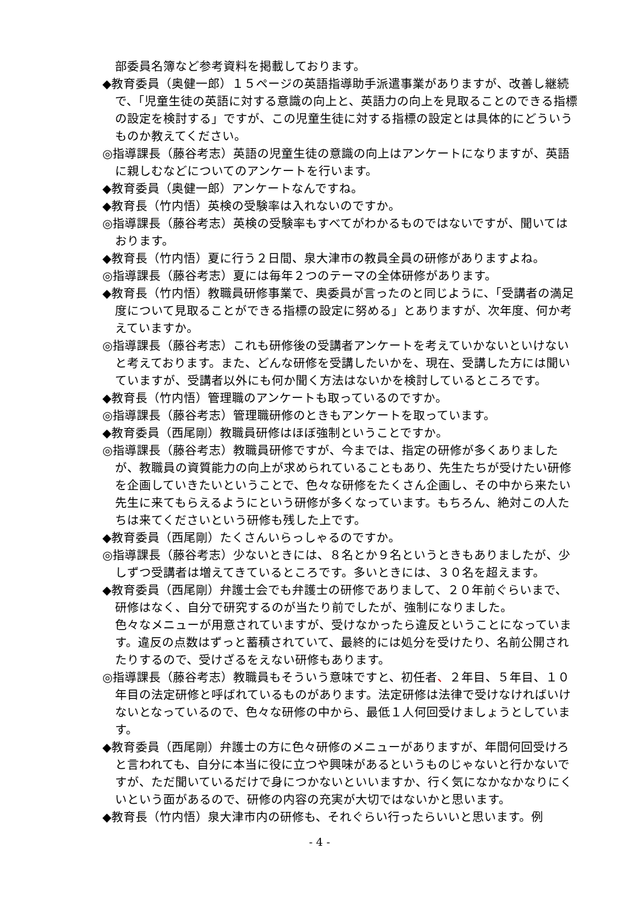部委員名簿など参考資料を掲載しております。
◆教育委員（奥健一郎）１５ページの英語指導助手派遣事業がありますが、改善し継続で、「児童生徒の英語に対する意識の向上と、英語力の向上を見取ることのできる指標の設定を検討する」ですが、この児童生徒に対する指標の設定とは具体的にどういうものか教えてください。
◎指導課長（藤谷考志）英語の児童生徒の意識の向上はアンケートになりますが、英語に親しむなどについてのアンケートを行います。
◆教育委員（奥健一郎）アンケートなんですね。
◆教育長（竹内悟）英検の受験率は入れないのですか。
◎指導課長（藤谷考志）英検の受験率もすべてがわかるものではないですが、聞いてはおります。
◆教育長（竹内悟）夏に行う２日間、泉大津市の教員全員の研修がありますよね。
◎指導課長（藤谷考志）夏には毎年２つのテーマの全体研修があります。
◆教育長（竹内悟）教職員研修事業で、奥委員が言ったのと同じように、「受講者の満足度について見取ることができる指標の設定に努める」とありますが、次年度、何か考えていますか。
◎指導課長（藤谷考志）これも研修後の受講者アンケートを考えていかないといけないと考えております。また、どんな研修を受講したいかを、現在、受講した方には聞いていますが、受講者以外にも何か聞く方法はないかを検討しているところです。
◆教育長（竹内悟）管理職のアンケートも取っているのですか。
◎指導課長（藤谷考志）管理職研修のときもアンケートを取っています。
◆教育委員（西尾剛）教職員研修はほぼ強制ということですか。
◎指導課長（藤谷考志）教職員研修ですが、今までは、指定の研修が多くありましたが、教職員の資質能力の向上が求められていることもあり、先生たちが受けたい研修を企画していきたいということで、色々な研修をたくさん企画し、その中から来たい先生に来てもらえるようにという研修が多くなっています。もちろん、絶対この人たちは来てくださいという研修も残した上です。
◆教育委員（西尾剛）たくさんいらっしゃるのですか。
◎指導課長（藤谷考志）少ないときには、８名とか９名というときもありましたが、少しずつ受講者は増えてきているところです。多いときには、３０名を超えます。
◆教育委員（西尾剛）弁護士会でも弁護士の研修でありまして、２０年前ぐらいまで、研修はなく、自分で研究するのが当たり前でしたが、強制になりました。
色々なメニューが用意されていますが、受けなかったら違反ということになっています。違反の点数はずっと蓄積されていて、最終的には処分を受けたり、名前公開されたりするので、受けざるをえない研修もあります。
◎指導課長（藤谷考志）教職員もそういう意味ですと、初任者、２年目、５年目、１０年目の法定研修と呼ばれているものがあります。法定研修は法律で受けなければいけないとなっているので、色々な研修の中から、最低１人何回受けましょうとしています。
◆教育委員（西尾剛）弁護士の方に色々研修のメニューがありますが、年間何回受けろと言われても、自分に本当に役に立つや興味があるというものじゃないと行かないですが、ただ聞いているだけで身につかないといいますか、行く気になかなかなりにくいという面があるので、研修の内容の充実が大切ではないかと思います。
◆教育長（竹内悟）泉大津市内の研修も、それぐらい行ったらいいと思います。例
- 4 -